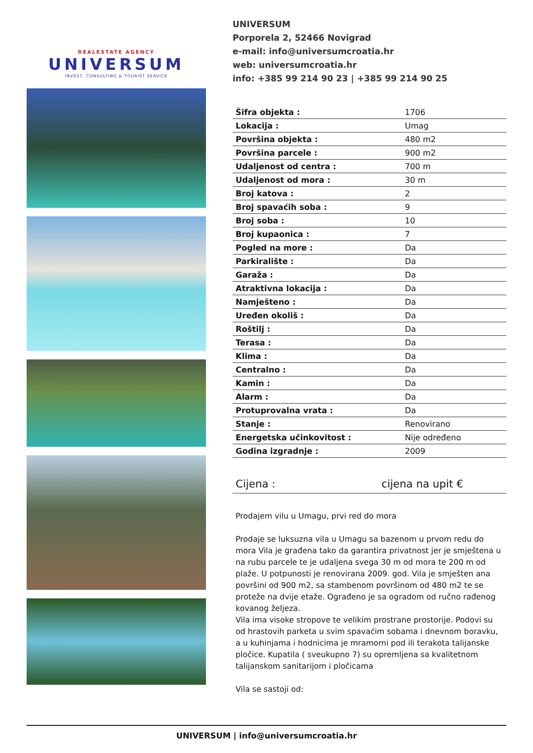REALESTATE AGENCY
UNIVERSUM
INVEST, CONSULTING & TOURIST SERVICE
UNIVERSUM
Porporela 2, 52466 Novigrad
e-mail: info@universumcroatia.hr
web: universumcroatia.hr
info: +385 99 214 90 23 | +385 99 214 90 25
| Šifra objekta : | 1706 |
| Lokacija : | Umag |
| Površina objekta : | 480 m2 |
| Površina parcele : | 900 m2 |
| Udaljenost od centra : | 700 m |
| Udaljenost od mora : | 30 m |
| Broj katova : | 2 |
| Broj spavaćih soba : | 9 |
| Broj soba : | 10 |
| Broj kupaonica : | 7 |
| Pogled na more : | Da |
| Parkiralište : | Da |
| Garaža : | Da |
| Atraktivna lokacija : | Da |
| Namješteno : | Da |
| Uređen okoliš : | Da |
| Roštilj : | Da |
| Terasa : | Da |
| Klima : | Da |
| Centralno : | Da |
| Kamin : | Da |
| Alarm : | Da |
| Protuprovalna vrata : | Da |
| Stanje : | Renovirano |
| Energetska učinkovitost : | Nije određeno |
| Godina izgradnje : | 2009 |
Cijena : cijena na upit €
Prodajem vilu u Umagu, prvi red do mora
Prodaje se luksuzna vila u Umagu sa bazenom u prvom redu do mora Vila je građena tako da garantira privatnost jer je smještena u na rubu parcele te je udaljena svega 30 m od mora te 200 m od plaže. U potpunosti je renovirana 2009. god. Vila je smješten ana površini od 900 m2, sa stambenom površinom od 480 m2 te se proteže na dvije etaže. Ograđeno je sa ogradom od ručno rađenog kovanog željeza.
Vila ima visoke stropove te velikim prostrane prostorije. Podovi su od hrastovih parketa u svim spavaćim sobama i dnevnom boravku, a u kuhinjama i hodnicima je mramorni pod ili terakota talijanske pločice. Kupatila ( sveukupno 7) su opremljena sa kvalitetnom talijanskom sanitarijom i pločicama
Vila se sastoji od:
UNIVERSUM | info@universumcroatia.hr